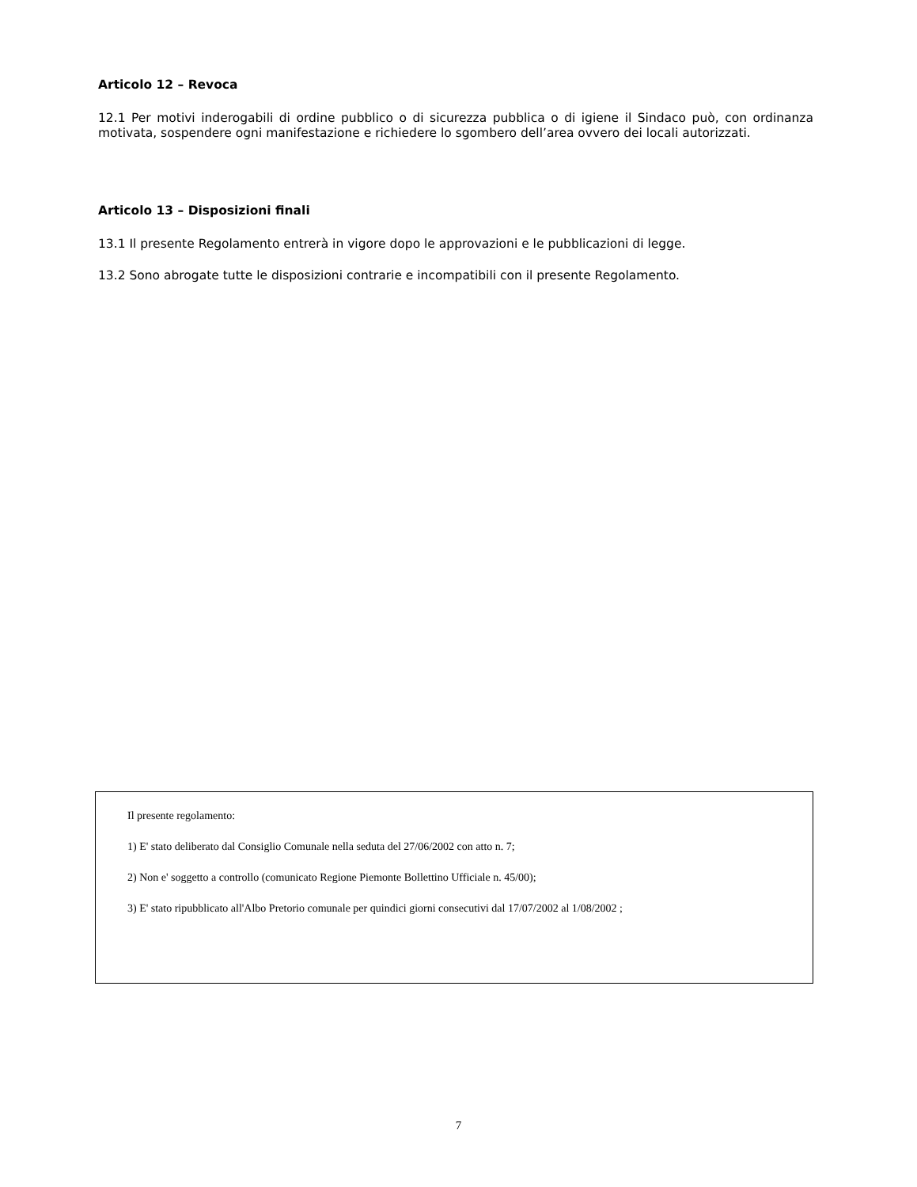Articolo 12 – Revoca
12.1 Per motivi inderogabili di ordine pubblico o di sicurezza pubblica o di igiene il Sindaco può, con ordinanza motivata, sospendere ogni manifestazione e richiedere lo sgombero dell’area ovvero dei locali autorizzati.
Articolo 13 – Disposizioni finali
13.1 Il presente Regolamento entrerà in vigore dopo le approvazioni e le pubblicazioni di legge.
13.2 Sono abrogate tutte le disposizioni contrarie e incompatibili con il presente Regolamento.
Il presente regolamento:
1) E' stato deliberato dal Consiglio Comunale nella seduta del 27/06/2002 con atto n. 7;
2) Non e' soggetto a controllo (comunicato Regione Piemonte Bollettino Ufficiale n. 45/00);
3) E' stato ripubblicato all'Albo Pretorio comunale per quindici giorni consecutivi dal 17/07/2002 al 1/08/2002 ;
7